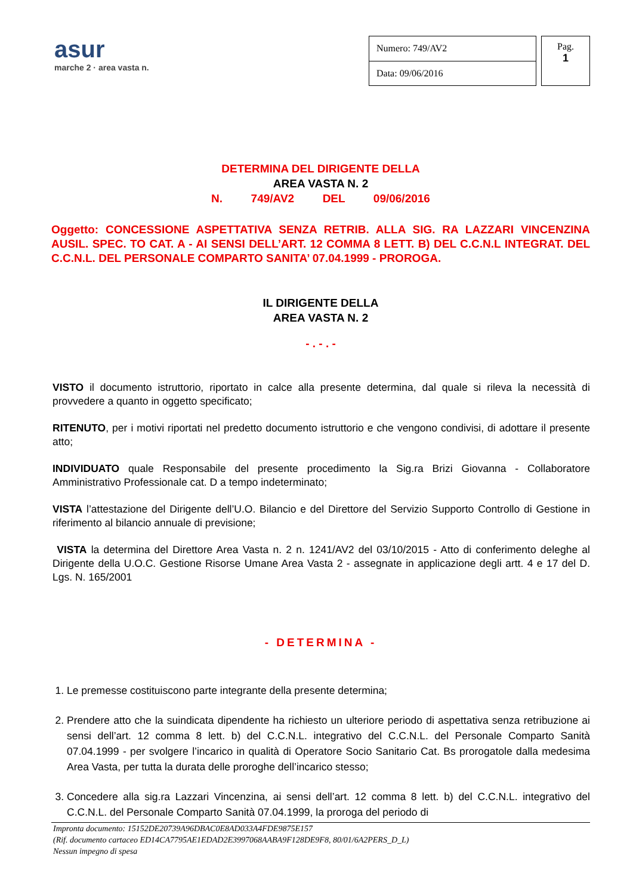asur
marche 2 · area vasta n.
| Numero: 749/AV2 |
| Data: 09/06/2016 |
Pag.
1
DETERMINA DEL DIRIGENTE DELLA
AREA VASTA N. 2
N. 749/AV2 DEL 09/06/2016
Oggetto: CONCESSIONE ASPETTATIVA SENZA RETRIB. ALLA SIG. RA LAZZARI VINCENZINA AUSIL. SPEC. TO CAT. A - AI SENSI DELL’ART. 12 COMMA 8 LETT. B) DEL C.C.N.L INTEGRAT. DEL C.C.N.L. DEL PERSONALE COMPARTO SANITA’ 07.04.1999 - PROROGA.
IL DIRIGENTE DELLA
AREA VASTA N. 2
- . - . -
VISTO il documento istruttorio, riportato in calce alla presente determina, dal quale si rileva la necessità di provvedere a quanto in oggetto specificato;
RITENUTO, per i motivi riportati nel predetto documento istruttorio e che vengono condivisi, di adottare il presente atto;
INDIVIDUATO quale Responsabile del presente procedimento la Sig.ra Brizi Giovanna - Collaboratore Amministrativo Professionale cat. D a tempo indeterminato;
VISTA l’attestazione del Dirigente dell’U.O. Bilancio e del Direttore del Servizio Supporto Controllo di Gestione in riferimento al bilancio annuale di previsione;
VISTA la determina del Direttore Area Vasta n. 2 n. 1241/AV2 del 03/10/2015 - Atto di conferimento deleghe al Dirigente della U.O.C. Gestione Risorse Umane Area Vasta 2 - assegnate in applicazione degli artt. 4 e 17 del D. Lgs. N. 165/2001
- DETERMINA -
1. Le premesse costituiscono parte integrante della presente determina;
2. Prendere atto che la suindicata dipendente ha richiesto un ulteriore periodo di aspettativa senza retribuzione ai sensi dell’art. 12 comma 8 lett. b) del C.C.N.L. integrativo del C.C.N.L. del Personale Comparto Sanità 07.04.1999 - per svolgere l’incarico in qualità di Operatore Socio Sanitario Cat. Bs prorogatole dalla medesima Area Vasta, per tutta la durata delle proroghe dell’incarico stesso;
3. Concedere alla sig.ra Lazzari Vincenzina, ai sensi dell’art. 12 comma 8 lett. b) del C.C.N.L. integrativo del C.C.N.L. del Personale Comparto Sanità 07.04.1999, la proroga del periodo di
Impronta documento: 15152DE20739A96DBAC0E8AD033A4FDE9875E157
(Rif. documento cartaceo ED14CA7795AE1EDAD2E3997068AABA9F128DE9F8, 80/01/6A2PERS_D_L)
Nessun impegno di spesa